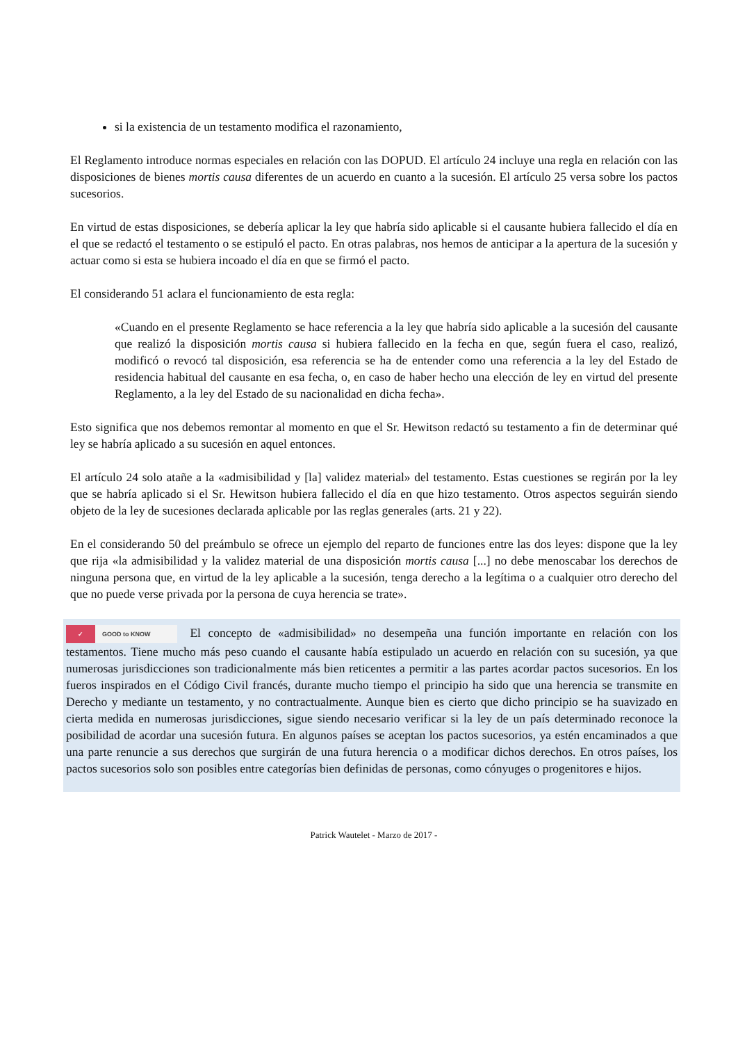si la existencia de un testamento modifica el razonamiento,
El Reglamento introduce normas especiales en relación con las DOPUD. El artículo 24 incluye una regla en relación con las disposiciones de bienes mortis causa diferentes de un acuerdo en cuanto a la sucesión. El artículo 25 versa sobre los pactos sucesorios.
En virtud de estas disposiciones, se debería aplicar la ley que habría sido aplicable si el causante hubiera fallecido el día en el que se redactó el testamento o se estipuló el pacto. En otras palabras, nos hemos de anticipar a la apertura de la sucesión y actuar como si esta se hubiera incoado el día en que se firmó el pacto.
El considerando 51 aclara el funcionamiento de esta regla:
«Cuando en el presente Reglamento se hace referencia a la ley que habría sido aplicable a la sucesión del causante que realizó la disposición mortis causa si hubiera fallecido en la fecha en que, según fuera el caso, realizó, modificó o revocó tal disposición, esa referencia se ha de entender como una referencia a la ley del Estado de residencia habitual del causante en esa fecha, o, en caso de haber hecho una elección de ley en virtud del presente Reglamento, a la ley del Estado de su nacionalidad en dicha fecha».
Esto significa que nos debemos remontar al momento en que el Sr. Hewitson redactó su testamento a fin de determinar qué ley se habría aplicado a su sucesión en aquel entonces.
El artículo 24 solo atañe a la «admisibilidad y [la] validez material» del testamento. Estas cuestiones se regirán por la ley que se habría aplicado si el Sr. Hewitson hubiera fallecido el día en que hizo testamento. Otros aspectos seguirán siendo objeto de la ley de sucesiones declarada aplicable por las reglas generales (arts. 21 y 22).
En el considerando 50 del preámbulo se ofrece un ejemplo del reparto de funciones entre las dos leyes: dispone que la ley que rija «la admisibilidad y la validez material de una disposición mortis causa [...] no debe menoscabar los derechos de ninguna persona que, en virtud de la ley aplicable a la sucesión, tenga derecho a la legítima o a cualquier otro derecho del que no puede verse privada por la persona de cuya herencia se trate».
✓ GOOD to KNOW El concepto de «admisibilidad» no desempeña una función importante en relación con los testamentos. Tiene mucho más peso cuando el causante había estipulado un acuerdo en relación con su sucesión, ya que numerosas jurisdicciones son tradicionalmente más bien reticentes a permitir a las partes acordar pactos sucesorios. En los fueros inspirados en el Código Civil francés, durante mucho tiempo el principio ha sido que una herencia se transmite en Derecho y mediante un testamento, y no contractualmente. Aunque bien es cierto que dicho principio se ha suavizado en cierta medida en numerosas jurisdicciones, sigue siendo necesario verificar si la ley de un país determinado reconoce la posibilidad de acordar una sucesión futura. En algunos países se aceptan los pactos sucesorios, ya estén encaminados a que una parte renuncie a sus derechos que surgirán de una futura herencia o a modificar dichos derechos. En otros países, los pactos sucesorios solo son posibles entre categorías bien definidas de personas, como cónyuges o progenitores e hijos.
Patrick Wautelet - Marzo de 2017 -